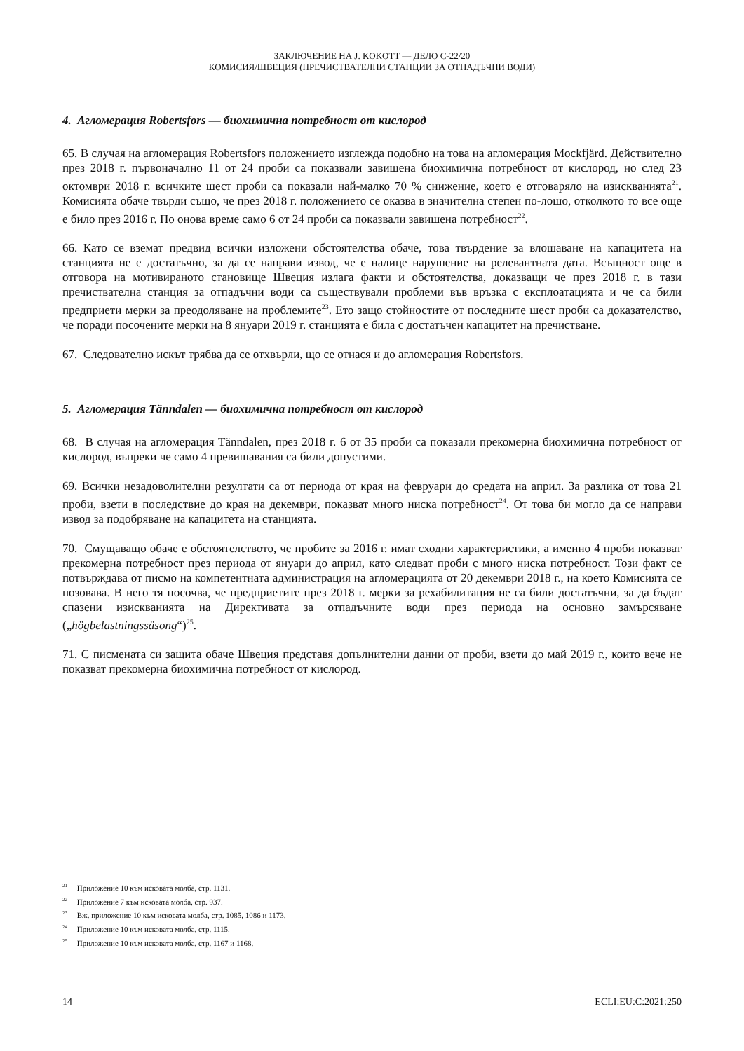ЗАКЛЮЧЕНИЕ НА J. KOKOTT — ДЕЛО C-22/20
КОМИСИЯ/ШВЕЦИЯ (ПРЕЧИСТВАТЕЛНИ СТАНЦИИ ЗА ОТПАДЪЧНИ ВОДИ)
4. Агломерация Robertsfors — биохимична потребност от кислород
65. В случая на агломерация Robertsfors положението изглежда подобно на това на агломерация Mockfjärd. Действително през 2018 г. първоначално 11 от 24 проби са показвали завишена биохимична потребност от кислород, но след 23 октомври 2018 г. всичките шест проби са показали най-малко 70 % снижение, което е отговаряло на изискванията<sup>21</sup>. Комисията обаче твърди също, че през 2018 г. положението се оказва в значителна степен по-лошо, отколкото то все още е било през 2016 г. По онова време само 6 от 24 проби са показвали завишена потребност<sup>22</sup>.
66. Като се вземат предвид всички изложени обстоятелства обаче, това твърдение за влошаване на капацитета на станцията не е достатъчно, за да се направи извод, че е налице нарушение на релевантната дата. Всъщност още в отговора на мотивираното становище Швеция излага факти и обстоятелства, доказващи че през 2018 г. в тази пречиствателна станция за отпадъчни води са съществували проблеми във връзка с експлоатацията и че са били предприети мерки за преодоляване на проблемите<sup>23</sup>. Ето защо стойностите от последните шест проби са доказателство, че поради посочените мерки на 8 януари 2019 г. станцията е била с достатъчен капацитет на пречистване.
67. Следователно искът трябва да се отхвърли, що се отнася и до агломерация Robertsfors.
5. Агломерация Tänndalen — биохимична потребност от кислород
68. В случая на агломерация Tänndalen, през 2018 г. 6 от 35 проби са показали прекомерна биохимична потребност от кислород, въпреки че само 4 превишавания са били допустими.
69. Всички незадоволителни резултати са от периода от края на февруари до средата на април. За разлика от това 21 проби, взети в последствие до края на декември, показват много ниска потребност<sup>24</sup>. От това би могло да се направи извод за подобряване на капацитета на станцията.
70. Смущаващо обаче е обстоятелството, че пробите за 2016 г. имат сходни характеристики, а именно 4 проби показват прекомерна потребност през периода от януари до април, като следват проби с много ниска потребност. Този факт се потвърждава от писмо на компетентната администрация на агломерацията от 20 декември 2018 г., на което Комисията се позовава. В него тя посочва, че предприетите през 2018 г. мерки за рехабилитация не са били достатъчни, за да бъдат спазени изискванията на Директивата за отпадъчните води през периода на основно замърсяване („högbelastningssäsong“)<sup>25</sup>.
71. С писмената си защита обаче Швеция представя допълнителни данни от проби, взети до май 2019 г., които вече не показват прекомерна биохимична потребност от кислород.
<sup>21</sup> Приложение 10 към исковата молба, стр. 1131.
<sup>22</sup> Приложение 7 към исковата молба, стр. 937.
<sup>23</sup> Вж. приложение 10 към исковата молба, стр. 1085, 1086 и 1173.
<sup>24</sup> Приложение 10 към исковата молба, стр. 1115.
<sup>25</sup> Приложение 10 към исковата молба, стр. 1167 и 1168.
14 ECLI:EU:C:2021:250